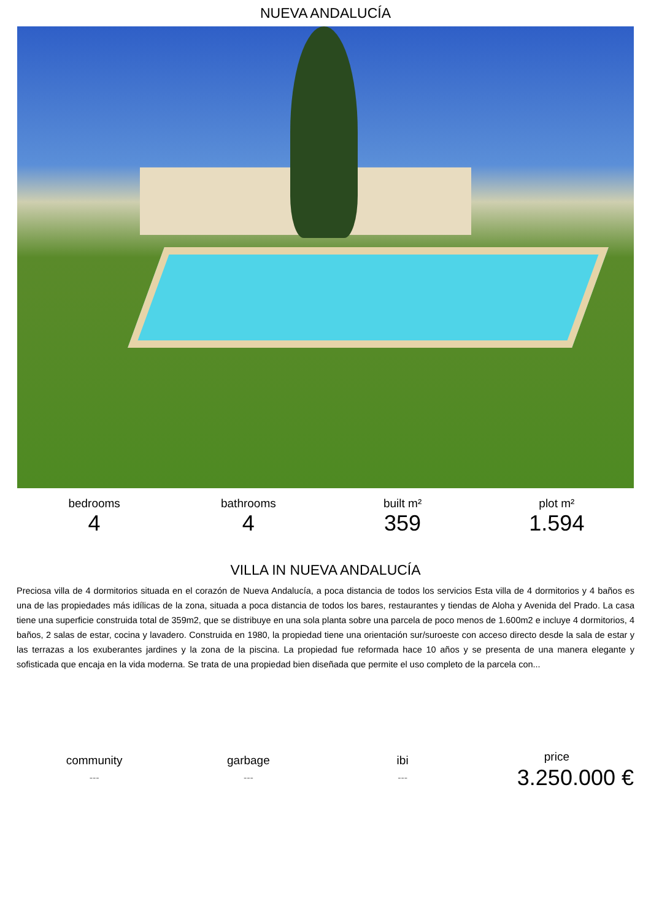NUEVA ANDALUCÍA
bedrooms
4
bathrooms
4
built m²
359
plot m²
1.594
VILLA IN NUEVA ANDALUCÍA
Preciosa villa de 4 dormitorios situada en el corazón de Nueva Andalucía, a poca distancia de todos los servicios Esta villa de 4 dormitorios y 4 baños es una de las propiedades más idílicas de la zona, situada a poca distancia de todos los bares, restaurantes y tiendas de Aloha y Avenida del Prado. La casa tiene una superficie construida total de 359m2, que se distribuye en una sola planta sobre una parcela de poco menos de 1.600m2 e incluye 4 dormitorios, 4 baños, 2 salas de estar, cocina y lavadero. Construida en 1980, la propiedad tiene una orientación sur/suroeste con acceso directo desde la sala de estar y las terrazas a los exuberantes jardines y la zona de la piscina. La propiedad fue reformada hace 10 años y se presenta de una manera elegante y sofisticada que encaja en la vida moderna. Se trata de una propiedad bien diseñada que permite el uso completo de la parcela con...
community
---
garbage
---
ibi
---
price
3.250.000 €